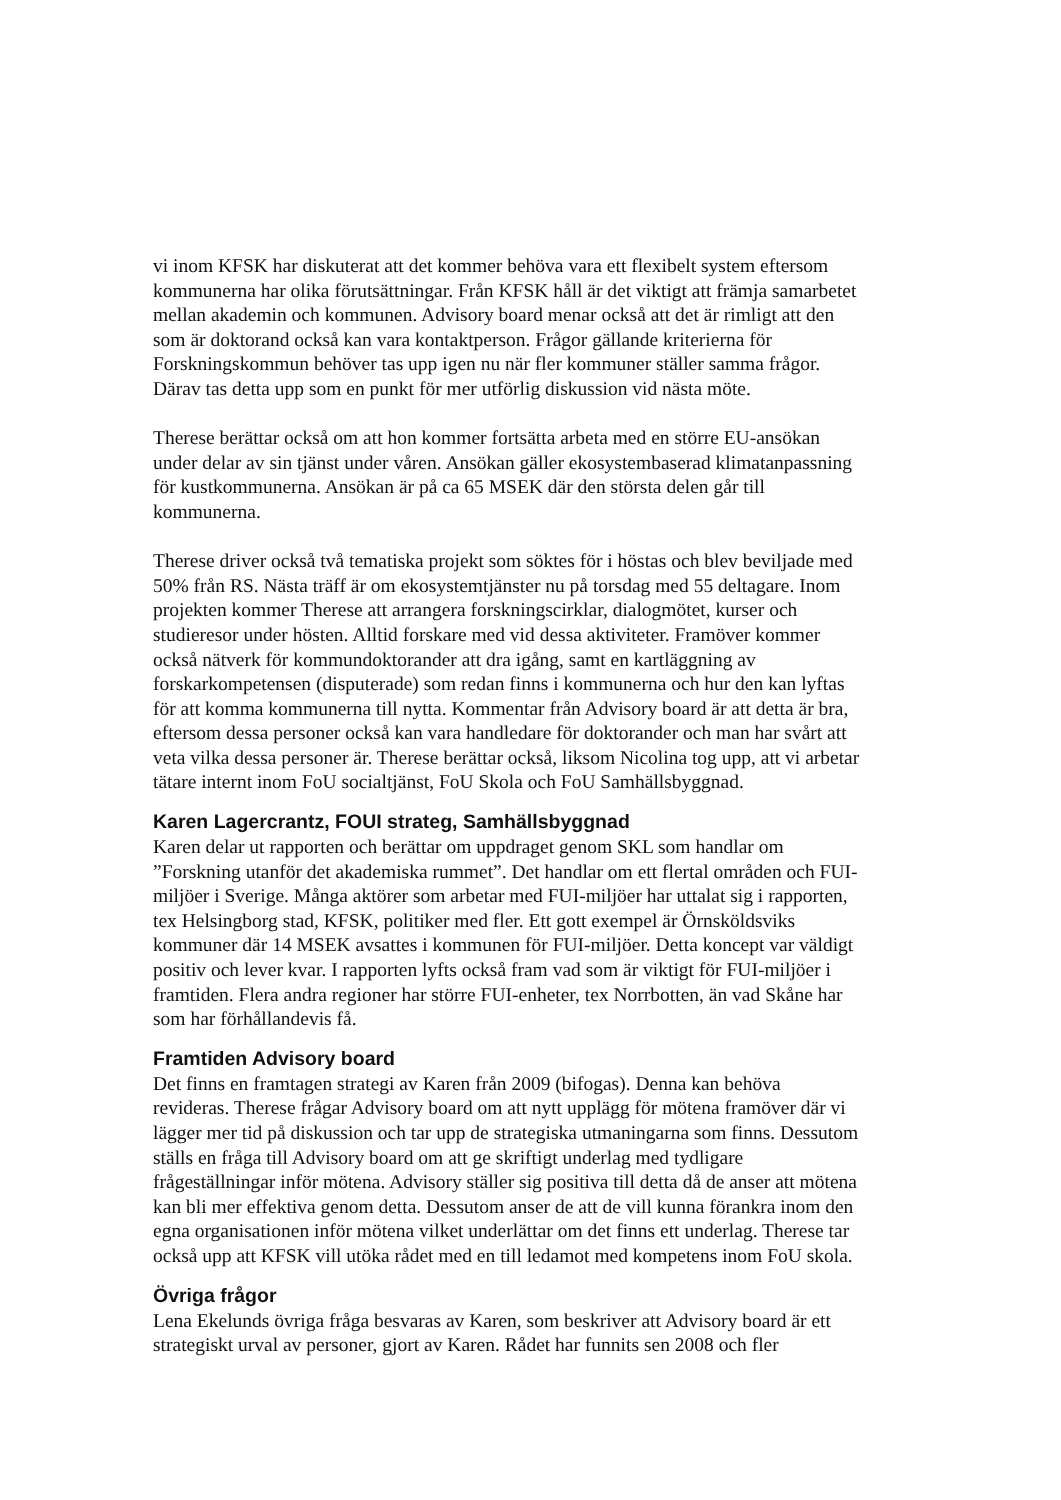vi inom KFSK har diskuterat att det kommer behöva vara ett flexibelt system eftersom kommunerna har olika förutsättningar. Från KFSK håll är det viktigt att främja samarbetet mellan akademin och kommunen. Advisory board menar också att det är rimligt att den som är doktorand också kan vara kontaktperson. Frågor gällande kriterierna för Forskningskommun behöver tas upp igen nu när fler kommuner ställer samma frågor. Därav tas detta upp som en punkt för mer utförlig diskussion vid nästa möte.
Therese berättar också om att hon kommer fortsätta arbeta med en större EU-ansökan under delar av sin tjänst under våren. Ansökan gäller ekosystembaserad klimatanpassning för kustkommunerna. Ansökan är på ca 65 MSEK där den största delen går till kommunerna.
Therese driver också två tematiska projekt som söktes för i höstas och blev beviljade med 50% från RS. Nästa träff är om ekosystemtjänster nu på torsdag med 55 deltagare. Inom projekten kommer Therese att arrangera forskningscirklar, dialogmötet, kurser och studieresor under hösten. Alltid forskare med vid dessa aktiviteter. Framöver kommer också nätverk för kommundoktorander att dra igång, samt en kartläggning av forskarkompetensen (disputerade) som redan finns i kommunerna och hur den kan lyftas för att komma kommunerna till nytta. Kommentar från Advisory board är att detta är bra, eftersom dessa personer också kan vara handledare för doktorander och man har svårt att veta vilka dessa personer är. Therese berättar också, liksom Nicolina tog upp, att vi arbetar tätare internt inom FoU socialtjänst, FoU Skola och FoU Samhällsbyggnad.
Karen Lagercrantz, FOUI strateg, Samhällsbyggnad
Karen delar ut rapporten och berättar om uppdraget genom SKL som handlar om ”Forskning utanför det akademiska rummet”. Det handlar om ett flertal områden och FUI-miljöer i Sverige. Många aktörer som arbetar med FUI-miljöer har uttalat sig i rapporten, tex Helsingborg stad, KFSK, politiker med fler. Ett gott exempel är Örnsköldsviks kommuner där 14 MSEK avsattes i kommunen för FUI-miljöer. Detta koncept var väldigt positiv och lever kvar. I rapporten lyfts också fram vad som är viktigt för FUI-miljöer i framtiden. Flera andra regioner har större FUI-enheter, tex Norrbotten, än vad Skåne har som har förhållandevis få.
Framtiden Advisory board
Det finns en framtagen strategi av Karen från 2009 (bifogas). Denna kan behöva revideras. Therese frågar Advisory board om att nytt upplägg för mötena framöver där vi lägger mer tid på diskussion och tar upp de strategiska utmaningarna som finns. Dessutom ställs en fråga till Advisory board om att ge skriftigt underlag med tydligare frågeställningar inför mötena. Advisory ställer sig positiva till detta då de anser att mötena kan bli mer effektiva genom detta. Dessutom anser de att de vill kunna förankra inom den egna organisationen inför mötena vilket underlättar om det finns ett underlag. Therese tar också upp att KFSK vill utöka rådet med en till ledamot med kompetens inom FoU skola.
Övriga frågor
Lena Ekelunds övriga fråga besvaras av Karen, som beskriver att Advisory board är ett strategiskt urval av personer, gjort av Karen. Rådet har funnits sen 2008 och fler